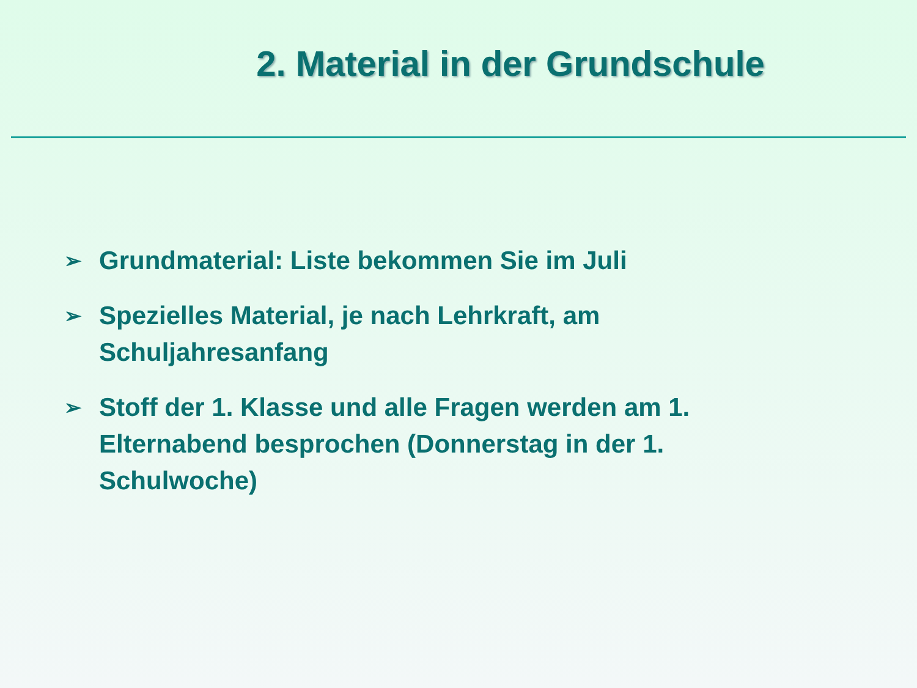2. Material in der Grundschule
➢ Grundmaterial: Liste bekommen Sie im Juli
➢ Spezielles Material, je nach Lehrkraft, am Schuljahresanfang
➢ Stoff der 1. Klasse und alle Fragen werden am 1. Elternabend besprochen (Donnerstag in der 1. Schulwoche)